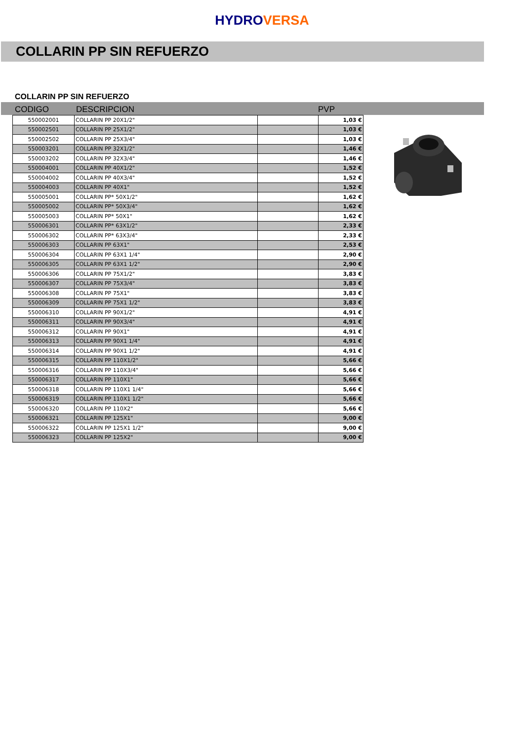HYDROVERSA
COLLARIN PP SIN REFUERZO
COLLARIN PP SIN REFUERZO
CODIGO DESCRIPCION PVP
| 550002001 | COLLARIN PP 20X1/2" | | 1,03 € |
| 550002501 | COLLARIN PP 25X1/2" | | 1,03 € |
| 550002502 | COLLARIN PP 25X3/4" | | 1,03 € |
| 550003201 | COLLARIN PP 32X1/2" | | 1,46 € |
| 550003202 | COLLARIN PP 32X3/4" | | 1,46 € |
| 550004001 | COLLARIN PP 40X1/2" | | 1,52 € |
| 550004002 | COLLARIN PP 40X3/4" | | 1,52 € |
| 550004003 | COLLARIN PP 40X1" | | 1,52 € |
| 550005001 | COLLARIN PP* 50X1/2" | | 1,62 € |
| 550005002 | COLLARIN PP* 50X3/4" | | 1,62 € |
| 550005003 | COLLARIN PP* 50X1" | | 1,62 € |
| 550006301 | COLLARIN PP* 63X1/2" | | 2,33 € |
| 550006302 | COLLARIN PP* 63X3/4" | | 2,33 € |
| 550006303 | COLLARIN PP 63X1" | | 2,53 € |
| 550006304 | COLLARIN PP 63X1 1/4" | | 2,90 € |
| 550006305 | COLLARIN PP 63X1 1/2" | | 2,90 € |
| 550006306 | COLLARIN PP 75X1/2" | | 3,83 € |
| 550006307 | COLLARIN PP 75X3/4" | | 3,83 € |
| 550006308 | COLLARIN PP 75X1" | | 3,83 € |
| 550006309 | COLLARIN PP 75X1 1/2" | | 3,83 € |
| 550006310 | COLLARIN PP 90X1/2" | | 4,91 € |
| 550006311 | COLLARIN PP 90X3/4" | | 4,91 € |
| 550006312 | COLLARIN PP 90X1" | | 4,91 € |
| 550006313 | COLLARIN PP 90X1 1/4" | | 4,91 € |
| 550006314 | COLLARIN PP 90X1 1/2" | | 4,91 € |
| 550006315 | COLLARIN PP 110X1/2" | | 5,66 € |
| 550006316 | COLLARIN PP 110X3/4" | | 5,66 € |
| 550006317 | COLLARIN PP 110X1" | | 5,66 € |
| 550006318 | COLLARIN PP 110X1 1/4" | | 5,66 € |
| 550006319 | COLLARIN PP 110X1 1/2" | | 5,66 € |
| 550006320 | COLLARIN PP 110X2" | | 5,66 € |
| 550006321 | COLLARIN PP 125X1" | | 9,00 € |
| 550006322 | COLLARIN PP 125X1 1/2" | | 9,00 € |
| 550006323 | COLLARIN PP 125X2" | | 9,00 € |